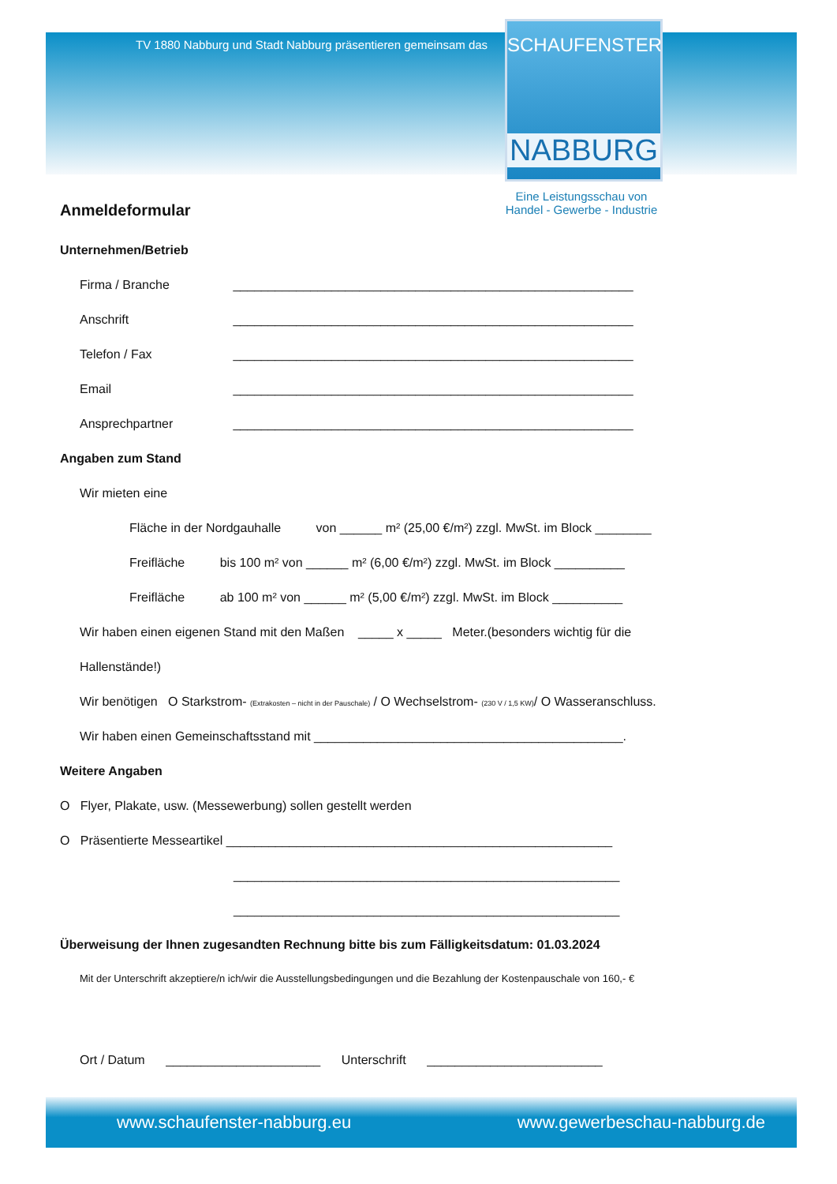TV 1880 Nabburg und Stadt Nabburg präsentieren gemeinsam das
SCHAUFENSTER
NABBURG
Eine Leistungsschau von
Handel - Gewerbe - Industrie
Anmeldeformular
Unternehmen/Betrieb
Firma / Branche _________________________________________________________
Anschrift _________________________________________________________
Telefon / Fax _________________________________________________________
Email _________________________________________________________
Ansprechpartner _________________________________________________________
Angaben zum Stand
Wir mieten eine
Fläche in der Nordgauhalle von ______ m² (25,00 €/m²) zzgl. MwSt. im Block ________
Freifläche bis 100 m² von ______ m² (6,00 €/m²) zzgl. MwSt. im Block __________
Freifläche ab 100 m² von ______ m² (5,00 €/m²) zzgl. MwSt. im Block __________
Wir haben einen eigenen Stand mit den Maßen _____ x _____ Meter.(besonders wichtig für die
Hallenstände!)
Wir benötigen O Starkstrom- (Extrakosten – nicht in der Pauschale) / O Wechselstrom- (230 V / 1,5 KW)/ O Wasseranschluss.
Wir haben einen Gemeinschaftsstand mit ____________________________________________.
Weitere Angaben
O Flyer, Plakate, usw. (Messewerbung) sollen gestellt werden
O Präsentierte Messeartikel _______________________________________________________
_______________________________________________________
_______________________________________________________
Überweisung der Ihnen zugesandten Rechnung bitte bis zum Fälligkeitsdatum: 01.03.2024
Mit der Unterschrift akzeptiere/n ich/wir die Ausstellungsbedingungen und die Bezahlung der Kostenpauschale von 160,- €
Ort / Datum ______________________ Unterschrift _________________________
www.schaufenster-nabburg.eu www.gewerbeschau-nabburg.de